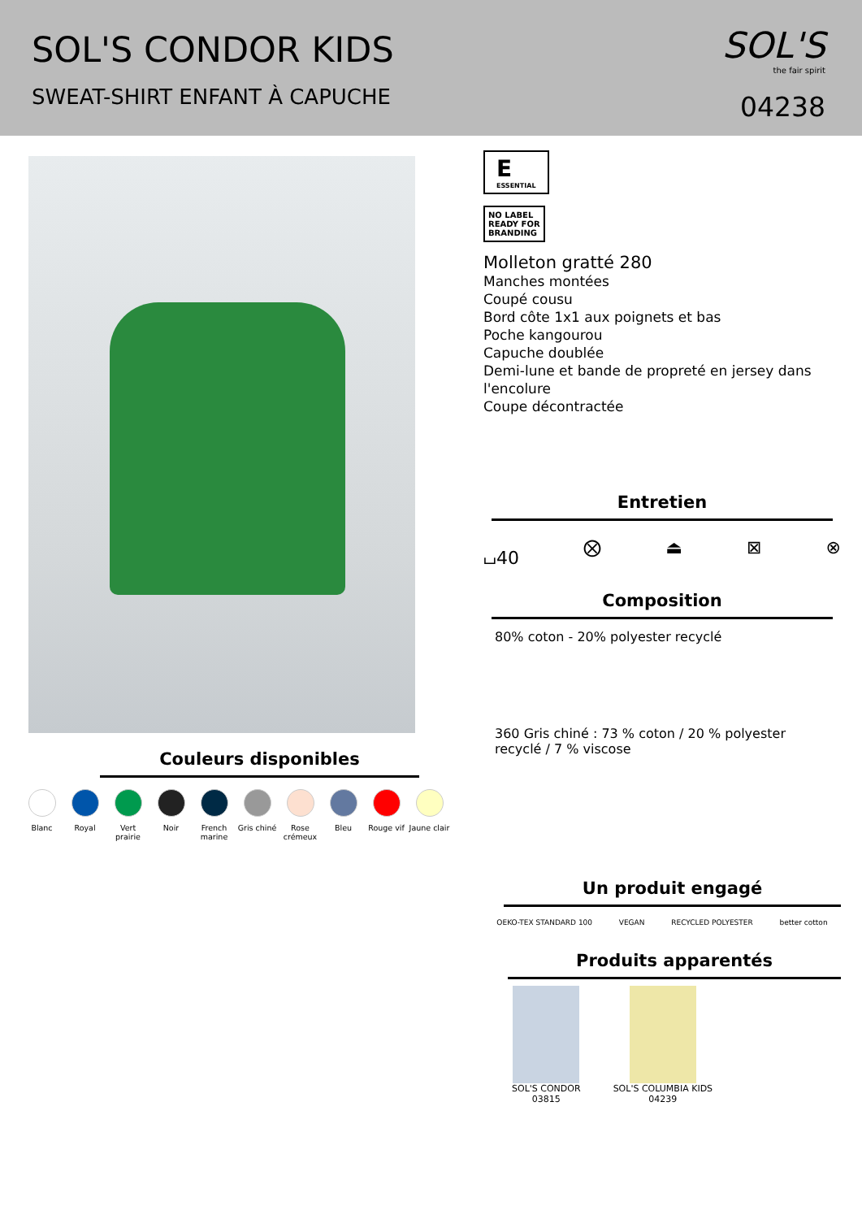SOL'S CONDOR KIDS
SWEAT-SHIRT ENFANT À CAPUCHE
SOL'S
the fair spirit
04238
Couleurs disponibles
Blanc Royal Vert prairie
Noir French marine
Gris chiné
Rose crémeux
Bleu Rouge vif Jaune clair
E
ESSENTIAL
NO LABEL
READY FOR
BRANDING
Molleton gratté 280
Manches montées
Coupé cousu
Bord côte 1x1 aux poignets et bas
Poche kangourou
Capuche doublée
Demi-lune et bande de propreté en jersey dans l'encolure
Coupe décontractée
Entretien
⌴40 ⨂ ⏏ ⊠ ⊗
Composition
80% coton - 20% polyester recyclé
360 Gris chiné : 73 % coton / 20 % polyester recyclé / 7 % viscose
Un produit engagé
OEKO-TEX STANDARD 100 VEGAN RECYCLED POLYESTER better cotton
Produits apparentés
SOL'S CONDOR
03815
SOL'S COLUMBIA KIDS
04239